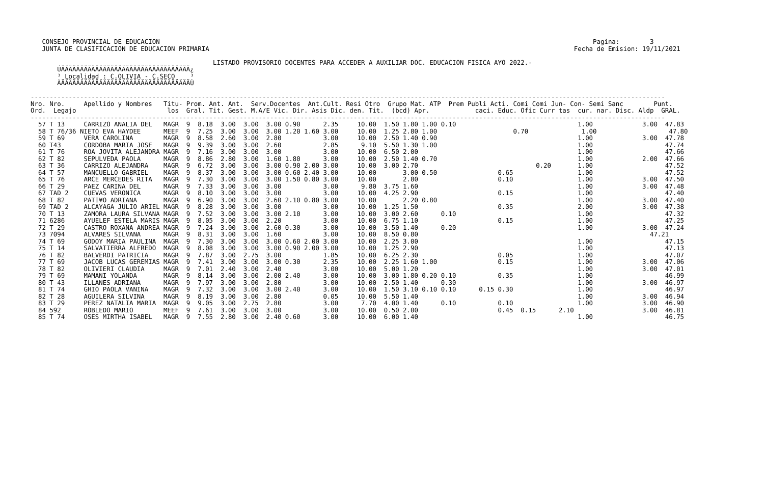CONSEJO PROVINCIAL DE EDUCACION                                                                                                                  Pagina:        3
   JUNTA DE CLASIFICACION DE EDUCACION PRIMARIA                                                                                                Fecha de Emision: 19/11/2021

                                                LISTADO PROVISORIO DOCENTES PARA ACCEDER A AUXILIAR DOC. EDUCACION FISICA A¥O 2022.-
       ÚÄÄÄÄÄÄÄÄÄÄÄÄÄÄÄÄÄÄÄÄÄÄÄÄÄÄÄÄÄÄÄÄÄÄ¿
       ³ Localidad : C.OLIVIA - C.SECO    ³
       ÀÄÄÄÄÄÄÄÄÄÄÄÄÄÄÄÄÄÄÄÄÄÄÄÄÄÄÄÄÄÄÄÄÄÄÙ

-----------------------------------------------------------------------------------------------------------------------------------------------------------------------
Nro. Nro.     Apellido y Nombres   Titu- Prom. Ant. Ant.  Serv.Docentes  Ant.Cult. Resi Otro  Grupo Mat. ATP  Prem Publi Acti. Comi Comi Jun- Con- Semi Sanc        Punt.
Ord.  Legajo                        los  Gral. Tit. Gest. M.A/E Vic. Dir. Asis Dic. den. Tit.  (bcd) Apr.            caci. Educ. Ofic Curr tas  cur. nar. Disc. Aldp  GRAL.
-----------------------------------------------------------------------------------------------------------------------------------------------------------------------
  57 T 13     CARRIZO ANALIA DEL   MAGR  9  8.18  3.00  3.00  3.00 0.90      2.35     10.00  1.50 1.80 1.00 0.10                                1.00             3.00  47.83
  58 T 76/36 NIETO EVA HAYDEE      MEEF  9  7.25  3.00  3.00  3.00 1.20 1.60 3.00     10.00  1.25 2.80 1.00                    0.70              1.00                   47.80
  59 T 69     VERA CAROLINA        MAGR  9  8.58  2.60  3.00  2.80           3.00     10.00  2.50 1.40 0.90                                     1.00             3.00  47.78
  60 T43      CORDOBA MARIA JOSE   MAGR  9  9.39  3.00  3.00  2.60           2.85      9.10  5.50 1.30 1.00                                     1.00                   47.74
  61 T 76     ROA JOVITA ALEJANDRA MAGR  9  7.16  3.00  3.00  3.00           3.00     10.00  6.50 2.00                                          1.00                   47.66
  62 T 82     SEPULVEDA PAOLA      MAGR  9  8.86  2.80  3.00  1.60 1.80      3.00     10.00  2.50 1.40 0.70                                     1.00             2.00  47.66
  63 T 36     CARRIZO ALEJANDRA    MAGR  9  6.72  3.00  3.00  3.00 0.90 2.00 3.00     10.00  3.00 2.70                               0.20       1.00                   47.52
  64 T 57     MANCUELLO GABRIEL    MAGR  9  8.37  3.00  3.00  3.00 0.60 2.40 3.00     10.00       3.00 0.50                0.65                 1.00                   47.52
  65 T 76     ARCE MERCEDES RITA   MAGR  9  7.30  3.00  3.00  3.00 1.50 0.80 3.00     10.00       2.80                     0.10                 1.00             3.00  47.50
  66 T 29     PAEZ CARINA DEL      MAGR  9  7.33  3.00  3.00  3.00           3.00      9.80  3.75 1.60                                          1.00             3.00  47.48
  67 TAD 2    CUEVAS VERONICA      MAGR  9  8.10  3.00  3.00  3.00           3.00     10.00  4.25 2.90                     0.15                 1.00                   47.40
  68 T 82     PATI¥O ADRIANA       MAGR  9  6.90  3.00  3.00  2.60 2.10 0.80 3.00     10.00       2.20 0.80                                     1.00             3.00  47.40
  69 TAD 2    ALCAYAGA JULIO ARIEL MAGR  9  8.28  3.00  3.00  3.00           3.00     10.00  1.25 1.50                     0.35                 2.00             3.00  47.38
  70 T 13     ZAMORA LAURA SILVANA MAGR  9  7.52  3.00  3.00  3.00 2.10      3.00     10.00  3.00 2.60      0.10                                1.00                   47.32
  71 6286     AYUELEF ESTELA MARIS MAGR  9  8.05  3.00  3.00  2.20           3.00     10.00  6.75 1.10                     0.15                 1.00                   47.25
  72 T 29     CASTRO ROXANA ANDREA MAGR  9  7.24  3.00  3.00  2.60 0.30      3.00     10.00  3.50 1.40      0.20                                1.00             3.00  47.24
  73 7094     ALVARES SILVANA      MAGR  9  8.31  3.00  3.00  1.60           3.00     10.00  8.50 0.80                                                             47.21
  74 T 69     GODOY MARIA PAULINA  MAGR  9  7.30  3.00  3.00  3.00 0.60 2.00 3.00     10.00  2.25 3.00                                          1.00                   47.15
  75 T 14     SALVATIERRA ALFREDO  MAGR  9  8.08  3.00  3.00  3.00 0.90 2.00 3.00     10.00  1.25 2.90                                          1.00                   47.13
  76 T 82     BALVERDI PATRICIA    MAGR  9  7.87  3.00  2.75  3.00           1.85     10.00  6.25 2.30                     0.05                 1.00                   47.07
  77 T 69     JACOB LUCAS GEREMIAS MAGR  9  7.41  3.00  3.00  3.00 0.30      2.35     10.00  2.25 1.60 1.00                0.15                 1.00             3.00  47.06
  78 T 82     OLIVIERI CLAUDIA     MAGR  9  7.01  2.40  3.00  2.40           3.00     10.00  5.00 1.20                                          1.00             3.00  47.01
  79 T 69     MAMANI YOLANDA       MAGR  9  8.14  3.00  3.00  2.00 2.40      3.00     10.00  3.00 1.80 0.20 0.10           0.35                 1.00                   46.99
  80 T 43     ILLANES ADRIANA      MAGR  9  7.97  3.00  3.00  2.80           3.00     10.00  2.50 1.40      0.30                                1.00             3.00  46.97
  81 T 74     GHIO PAOLA VANINA    MAGR  9  7.32  3.00  3.00  3.00 2.40      3.00     10.00  1.50 3.10 0.10 0.10      0.15 0.30                 1.00                   46.97
  82 T 28     AGUILERA SILVINA     MAGR  9  8.19  3.00  3.00  2.80           0.05     10.00  5.50 1.40                                          1.00             3.00  46.94
  83 T 29     PEREZ NATALIA MARIA  MAGR  9  9.05  3.00  2.75  2.80           3.00      7.70  4.00 1.40      0.10           0.10                 1.00             3.00  46.90
  84 592      ROBLEDO MARIO        MEEF  9  7.61  3.00  3.00  3.00           3.00     10.00  0.50 2.00                     0.45  0.15      2.10                  3.00  46.81
  85 T 74     OSES MIRTHA ISABEL   MAGR  9  7.55  2.80  3.00  2.40 0.60      3.00     10.00  6.00 1.40                                          1.00                   46.75